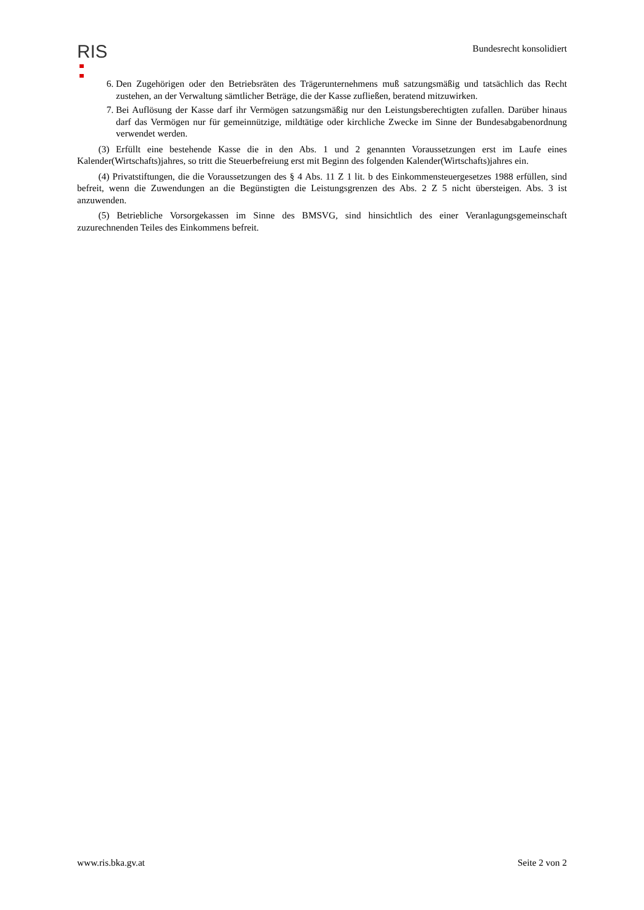RIS
Bundesrecht konsolidiert
6. Den Zugehörigen oder den Betriebsräten des Trägerunternehmens muß satzungsmäßig und tatsächlich das Recht zustehen, an der Verwaltung sämtlicher Beträge, die der Kasse zufließen, beratend mitzuwirken.
7. Bei Auflösung der Kasse darf ihr Vermögen satzungsmäßig nur den Leistungsberechtigten zufallen. Darüber hinaus darf das Vermögen nur für gemeinnützige, mildtätige oder kirchliche Zwecke im Sinne der Bundesabgabenordnung verwendet werden.
(3) Erfüllt eine bestehende Kasse die in den Abs. 1 und 2 genannten Voraussetzungen erst im Laufe eines Kalender(Wirtschafts)jahres, so tritt die Steuerbefreiung erst mit Beginn des folgenden Kalender(Wirtschafts)jahres ein.
(4) Privatstiftungen, die die Voraussetzungen des § 4 Abs. 11 Z 1 lit. b des Einkommensteuergesetzes 1988 erfüllen, sind befreit, wenn die Zuwendungen an die Begünstigten die Leistungsgrenzen des Abs. 2 Z 5 nicht übersteigen. Abs. 3 ist anzuwenden.
(5) Betriebliche Vorsorgekassen im Sinne des BMSVG, sind hinsichtlich des einer Veranlagungsgemeinschaft zuzurechnenden Teiles des Einkommens befreit.
www.ris.bka.gv.at Seite 2 von 2